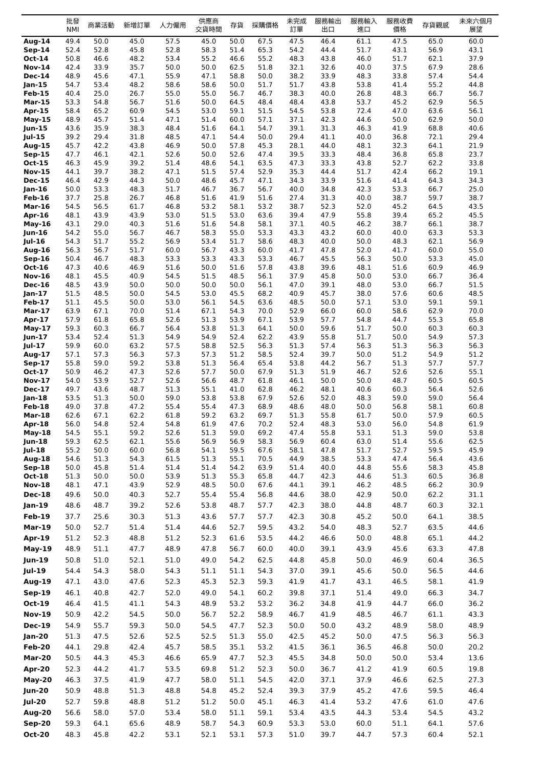| | 批發 NMI | 商業活動 | 新增訂單 | 人力僱用 | 供應商 交貨時間 | 存貨 | 採購價格 | 未完成 訂單 | 服務輸出 出口 | 服務輸入 進口 | 服務收費 價格 | 存貨觀感 | 未來六個月 展望 |
| --- | --- | --- | --- | --- | --- | --- | --- | --- | --- | --- | --- | --- | --- |
| Aug-14 | 49.4 | 50.0 | 45.0 | 57.5 | 45.0 | 50.0 | 67.5 | 47.5 | 46.4 | 61.1 | 47.5 | 65.0 | 60.0 |
| Sep-14 | 52.4 | 52.8 | 45.8 | 52.8 | 58.3 | 51.4 | 65.3 | 54.2 | 44.4 | 51.7 | 43.1 | 56.9 | 43.1 |
| Oct-14 | 50.8 | 46.6 | 48.2 | 53.4 | 55.2 | 46.6 | 55.2 | 48.3 | 43.8 | 46.0 | 51.7 | 62.1 | 37.9 |
| Nov-14 | 42.4 | 33.9 | 35.7 | 50.0 | 50.0 | 62.5 | 51.8 | 32.1 | 32.6 | 40.0 | 37.5 | 67.9 | 28.6 |
| Dec-14 | 48.9 | 45.6 | 47.1 | 55.9 | 47.1 | 58.8 | 50.0 | 38.2 | 33.9 | 48.3 | 33.8 | 57.4 | 54.4 |
| Jan-15 | 54.7 | 53.4 | 48.2 | 58.6 | 58.6 | 50.0 | 51.7 | 51.7 | 43.8 | 53.8 | 41.4 | 55.2 | 44.8 |
| Feb-15 | 40.4 | 25.0 | 26.7 | 55.0 | 55.0 | 56.7 | 46.7 | 38.3 | 40.0 | 26.8 | 48.3 | 66.7 | 56.7 |
| Mar-15 | 53.3 | 54.8 | 56.7 | 51.6 | 50.0 | 64.5 | 48.4 | 48.4 | 43.8 | 53.7 | 45.2 | 62.9 | 56.5 |
| Apr-15 | 58.4 | 65.2 | 60.9 | 54.5 | 53.0 | 59.1 | 51.5 | 54.5 | 53.8 | 72.4 | 47.0 | 63.6 | 56.1 |
| May-15 | 48.9 | 45.7 | 51.4 | 47.1 | 51.4 | 60.0 | 57.1 | 37.1 | 42.3 | 44.6 | 50.0 | 62.9 | 50.0 |
| Jun-15 | 43.6 | 35.9 | 38.3 | 48.4 | 51.6 | 64.1 | 54.7 | 39.1 | 31.3 | 46.3 | 41.9 | 68.8 | 40.6 |
| Jul-15 | 39.2 | 29.4 | 31.8 | 48.5 | 47.1 | 54.4 | 50.0 | 29.4 | 41.1 | 40.0 | 36.8 | 72.1 | 29.4 |
| Aug-15 | 45.7 | 42.2 | 43.8 | 46.9 | 50.0 | 57.8 | 45.3 | 28.1 | 44.0 | 48.1 | 32.3 | 64.1 | 21.9 |
| Sep-15 | 47.7 | 46.1 | 42.1 | 52.6 | 50.0 | 52.6 | 47.4 | 39.5 | 33.3 | 48.4 | 36.8 | 65.8 | 23.7 |
| Oct-15 | 46.3 | 45.9 | 39.2 | 51.4 | 48.6 | 54.1 | 63.5 | 47.3 | 33.3 | 43.8 | 52.7 | 62.2 | 33.8 |
| Nov-15 | 44.1 | 39.7 | 38.2 | 47.1 | 51.5 | 57.4 | 52.9 | 35.3 | 44.4 | 51.7 | 42.4 | 66.2 | 19.1 |
| Dec-15 | 46.4 | 42.9 | 44.3 | 50.0 | 48.6 | 45.7 | 47.1 | 34.3 | 33.9 | 51.6 | 41.4 | 64.3 | 34.3 |
| Jan-16 | 50.0 | 53.3 | 48.3 | 51.7 | 46.7 | 36.7 | 56.7 | 40.0 | 34.8 | 42.3 | 53.3 | 66.7 | 25.0 |
| Feb-16 | 37.7 | 25.8 | 26.7 | 46.8 | 51.6 | 41.9 | 51.6 | 27.4 | 31.3 | 40.0 | 38.7 | 59.7 | 38.7 |
| Mar-16 | 54.5 | 56.5 | 61.7 | 46.8 | 53.2 | 58.1 | 53.2 | 38.7 | 52.3 | 52.0 | 45.2 | 64.5 | 43.5 |
| Apr-16 | 48.1 | 43.9 | 43.9 | 53.0 | 51.5 | 53.0 | 63.6 | 39.4 | 47.9 | 55.8 | 39.4 | 65.2 | 45.5 |
| May-16 | 43.1 | 29.0 | 40.3 | 51.6 | 51.6 | 54.8 | 58.1 | 37.1 | 40.5 | 46.2 | 38.7 | 66.1 | 38.7 |
| Jun-16 | 54.2 | 55.0 | 56.7 | 46.7 | 58.3 | 55.0 | 53.3 | 43.3 | 43.2 | 60.0 | 40.0 | 63.3 | 53.3 |
| Jul-16 | 54.3 | 51.7 | 55.2 | 56.9 | 53.4 | 51.7 | 58.6 | 48.3 | 40.0 | 50.0 | 48.3 | 62.1 | 56.9 |
| Aug-16 | 56.3 | 56.7 | 51.7 | 60.0 | 56.7 | 43.3 | 60.0 | 41.7 | 47.8 | 52.0 | 41.7 | 60.0 | 55.0 |
| Sep-16 | 50.4 | 46.7 | 48.3 | 53.3 | 53.3 | 43.3 | 53.3 | 46.7 | 45.5 | 56.3 | 50.0 | 53.3 | 45.0 |
| Oct-16 | 47.3 | 40.6 | 46.9 | 51.6 | 50.0 | 51.6 | 57.8 | 43.8 | 39.6 | 48.1 | 51.6 | 60.9 | 46.9 |
| Nov-16 | 48.1 | 45.5 | 40.9 | 54.5 | 51.5 | 48.5 | 56.1 | 37.9 | 45.8 | 50.0 | 53.0 | 66.7 | 36.4 |
| Dec-16 | 48.5 | 43.9 | 50.0 | 50.0 | 50.0 | 50.0 | 56.1 | 47.0 | 39.1 | 48.0 | 53.0 | 66.7 | 51.5 |
| Jan-17 | 51.5 | 48.5 | 50.0 | 54.5 | 53.0 | 45.5 | 68.2 | 40.9 | 45.7 | 38.0 | 57.6 | 60.6 | 48.5 |
| Feb-17 | 51.1 | 45.5 | 50.0 | 53.0 | 56.1 | 54.5 | 63.6 | 48.5 | 50.0 | 57.1 | 53.0 | 59.1 | 59.1 |
| Mar-17 | 63.9 | 67.1 | 70.0 | 51.4 | 67.1 | 54.3 | 70.0 | 52.9 | 66.0 | 60.0 | 58.6 | 62.9 | 70.0 |
| Apr-17 | 57.9 | 61.8 | 65.8 | 52.6 | 51.3 | 53.9 | 67.1 | 53.9 | 57.7 | 54.8 | 44.7 | 55.3 | 65.8 |
| May-17 | 59.3 | 60.3 | 66.7 | 56.4 | 53.8 | 51.3 | 64.1 | 50.0 | 59.6 | 51.7 | 50.0 | 60.3 | 60.3 |
| Jun-17 | 53.4 | 52.4 | 51.3 | 54.9 | 54.9 | 52.4 | 62.2 | 43.9 | 55.8 | 51.7 | 50.0 | 54.9 | 57.3 |
| Jul-17 | 59.9 | 60.0 | 63.2 | 57.5 | 58.8 | 52.5 | 56.3 | 51.3 | 57.4 | 56.3 | 51.3 | 56.3 | 56.3 |
| Aug-17 | 57.1 | 57.3 | 56.3 | 57.3 | 57.3 | 51.2 | 58.5 | 52.4 | 39.7 | 50.0 | 51.2 | 54.9 | 51.2 |
| Sep-17 | 55.8 | 59.0 | 59.2 | 53.8 | 51.3 | 56.4 | 65.4 | 53.8 | 44.2 | 56.7 | 51.3 | 57.7 | 57.7 |
| Oct-17 | 50.9 | 46.2 | 47.3 | 52.6 | 57.7 | 50.0 | 67.9 | 51.3 | 51.9 | 46.7 | 52.6 | 52.6 | 55.1 |
| Nov-17 | 54.0 | 53.9 | 52.7 | 52.6 | 56.6 | 48.7 | 61.8 | 46.1 | 50.0 | 50.0 | 48.7 | 60.5 | 60.5 |
| Dec-17 | 49.7 | 43.6 | 48.7 | 51.3 | 55.1 | 41.0 | 62.8 | 46.2 | 48.1 | 40.6 | 60.3 | 56.4 | 52.6 |
| Jan-18 | 53.5 | 51.3 | 50.0 | 59.0 | 53.8 | 53.8 | 67.9 | 52.6 | 52.0 | 48.3 | 59.0 | 59.0 | 56.4 |
| Feb-18 | 49.0 | 37.8 | 47.2 | 55.4 | 55.4 | 47.3 | 68.9 | 48.6 | 48.0 | 50.0 | 56.8 | 58.1 | 60.8 |
| Mar-18 | 62.6 | 67.1 | 62.2 | 61.8 | 59.2 | 63.2 | 69.7 | 51.3 | 55.8 | 61.7 | 50.0 | 57.9 | 60.5 |
| Apr-18 | 56.0 | 54.8 | 52.4 | 54.8 | 61.9 | 47.6 | 70.2 | 52.4 | 48.3 | 53.0 | 56.0 | 54.8 | 61.9 |
| May-18 | 54.5 | 55.1 | 59.2 | 52.6 | 51.3 | 59.0 | 69.2 | 47.4 | 55.8 | 53.1 | 51.3 | 59.0 | 53.8 |
| Jun-18 | 59.3 | 62.5 | 62.1 | 55.6 | 56.9 | 56.9 | 58.3 | 56.9 | 60.4 | 63.0 | 51.4 | 55.6 | 62.5 |
| Jul-18 | 55.2 | 50.0 | 60.0 | 56.8 | 54.1 | 59.5 | 67.6 | 58.1 | 47.8 | 51.7 | 52.7 | 59.5 | 45.9 |
| Aug-18 | 54.6 | 51.3 | 54.3 | 61.5 | 51.3 | 55.1 | 70.5 | 44.9 | 38.5 | 53.3 | 47.4 | 56.4 | 43.6 |
| Sep-18 | 50.0 | 45.8 | 51.4 | 51.4 | 51.4 | 54.2 | 63.9 | 51.4 | 40.0 | 44.8 | 55.6 | 58.3 | 45.8 |
| Oct-18 | 51.3 | 50.0 | 50.0 | 53.9 | 51.3 | 55.3 | 65.8 | 44.7 | 42.3 | 44.6 | 51.3 | 60.5 | 36.8 |
| Nov-18 | 48.1 | 47.1 | 43.9 | 52.9 | 48.5 | 50.0 | 67.6 | 44.1 | 39.1 | 46.2 | 48.5 | 66.2 | 30.9 |
| Dec-18 | 49.6 | 50.0 | 40.3 | 52.7 | 55.4 | 55.4 | 56.8 | 44.6 | 38.0 | 42.9 | 50.0 | 62.2 | 31.1 |
| Jan-19 | 48.6 | 48.7 | 39.2 | 52.6 | 53.8 | 48.7 | 57.7 | 42.3 | 38.0 | 44.8 | 48.7 | 60.3 | 32.1 |
| Feb-19 | 37.7 | 25.6 | 30.3 | 51.3 | 43.6 | 57.7 | 57.7 | 42.3 | 30.8 | 45.2 | 50.0 | 64.1 | 38.5 |
| Mar-19 | 50.0 | 52.7 | 51.4 | 51.4 | 44.6 | 52.7 | 59.5 | 43.2 | 54.0 | 48.3 | 52.7 | 63.5 | 44.6 |
| Apr-19 | 51.2 | 52.3 | 48.8 | 51.2 | 52.3 | 61.6 | 53.5 | 44.2 | 46.6 | 50.0 | 48.8 | 65.1 | 44.2 |
| May-19 | 48.9 | 51.1 | 47.7 | 48.9 | 47.8 | 56.7 | 60.0 | 40.0 | 39.1 | 43.9 | 45.6 | 63.3 | 47.8 |
| Jun-19 | 50.8 | 51.0 | 52.1 | 51.0 | 49.0 | 54.2 | 62.5 | 44.8 | 45.8 | 50.0 | 46.9 | 60.4 | 36.5 |
| Jul-19 | 54.4 | 54.3 | 58.0 | 54.3 | 51.1 | 51.1 | 54.3 | 37.0 | 39.1 | 45.6 | 50.0 | 56.5 | 44.6 |
| Aug-19 | 47.1 | 43.0 | 47.6 | 52.3 | 45.3 | 52.3 | 59.3 | 41.9 | 41.7 | 43.1 | 46.5 | 58.1 | 41.9 |
| Sep-19 | 46.1 | 40.8 | 42.7 | 52.0 | 49.0 | 54.1 | 60.2 | 39.8 | 37.1 | 51.4 | 49.0 | 66.3 | 34.7 |
| Oct-19 | 46.4 | 41.5 | 41.1 | 54.3 | 48.9 | 53.2 | 53.2 | 36.2 | 34.8 | 41.9 | 44.7 | 66.0 | 36.2 |
| Nov-19 | 50.9 | 42.2 | 54.5 | 50.0 | 56.7 | 52.2 | 58.9 | 46.7 | 41.9 | 48.5 | 46.7 | 61.1 | 43.3 |
| Dec-19 | 54.9 | 55.7 | 59.3 | 50.0 | 54.5 | 47.7 | 52.3 | 50.0 | 50.0 | 43.2 | 48.9 | 58.0 | 48.9 |
| Jan-20 | 51.3 | 47.5 | 52.6 | 52.5 | 52.5 | 51.3 | 55.0 | 42.5 | 45.2 | 50.0 | 47.5 | 56.3 | 56.3 |
| Feb-20 | 44.1 | 29.8 | 42.4 | 45.7 | 58.5 | 35.1 | 53.2 | 41.5 | 36.1 | 36.5 | 46.8 | 50.0 | 20.2 |
| Mar-20 | 50.5 | 44.3 | 45.3 | 46.6 | 65.9 | 47.7 | 52.3 | 45.5 | 34.8 | 50.0 | 50.0 | 53.4 | 13.6 |
| Apr-20 | 52.3 | 44.2 | 41.7 | 53.5 | 69.8 | 51.2 | 52.3 | 50.0 | 36.7 | 41.2 | 41.9 | 60.5 | 19.8 |
| May-20 | 46.3 | 37.5 | 41.9 | 47.7 | 58.0 | 51.1 | 54.5 | 42.0 | 37.1 | 37.9 | 46.6 | 62.5 | 27.3 |
| Jun-20 | 50.9 | 48.8 | 51.3 | 48.8 | 54.8 | 45.2 | 52.4 | 39.3 | 37.9 | 45.2 | 47.6 | 59.5 | 46.4 |
| Jul-20 | 52.7 | 59.8 | 48.8 | 51.2 | 51.2 | 50.0 | 45.1 | 46.3 | 41.4 | 53.2 | 47.6 | 61.0 | 47.6 |
| Aug-20 | 56.6 | 58.0 | 57.0 | 53.4 | 58.0 | 51.1 | 59.1 | 53.4 | 43.5 | 44.3 | 53.4 | 54.5 | 43.2 |
| Sep-20 | 59.3 | 64.1 | 65.6 | 48.9 | 58.7 | 54.3 | 60.9 | 53.3 | 53.0 | 60.0 | 51.1 | 64.1 | 57.6 |
| Oct-20 | 48.3 | 45.8 | 42.2 | 53.1 | 52.1 | 53.1 | 57.3 | 51.0 | 39.7 | 44.7 | 57.3 | 60.4 | 52.1 |